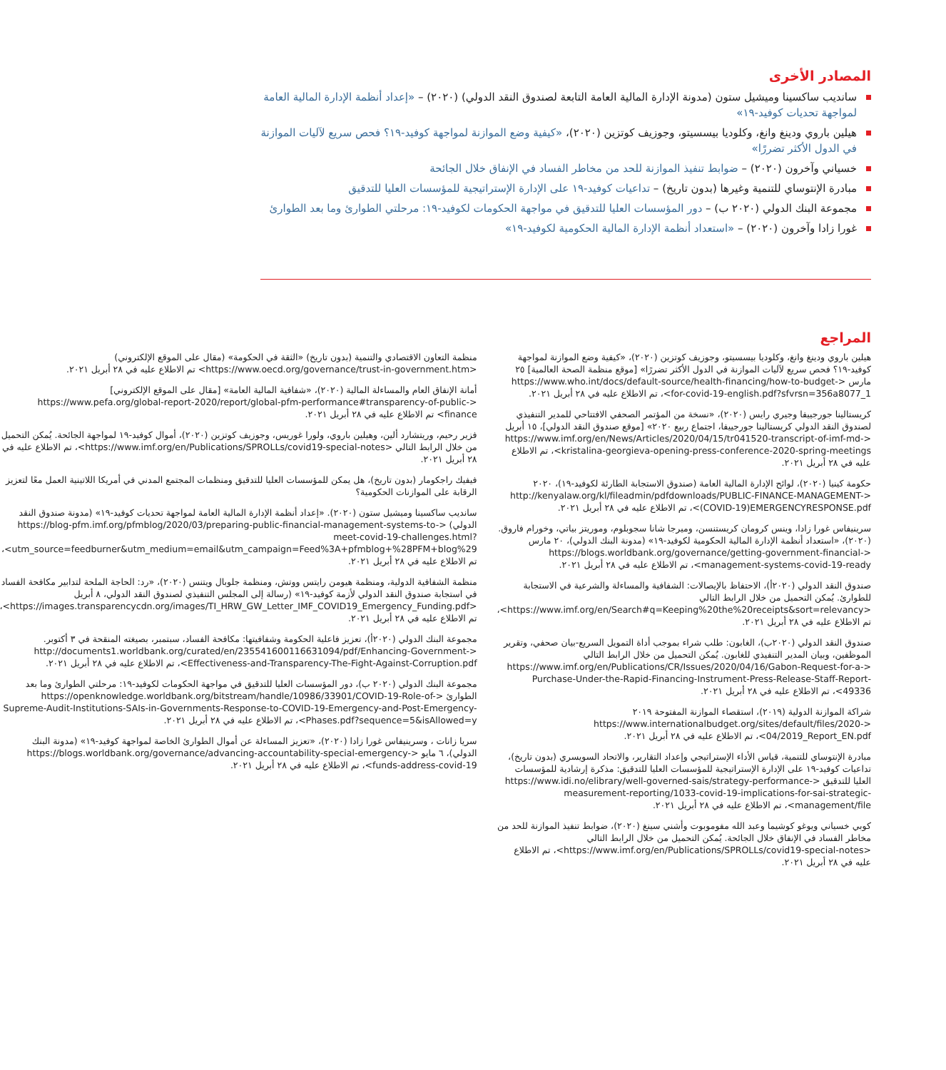المصادر الأخرى
سانديب ساكسينا وميشيل ستون (مدونة الإدارة المالية العامة التابعة لصندوق النقد الدولي) (٢٠٢٠) – «إعداد أنظمة الإدارة المالية العامة لمواجهة تحديات كوفيد-١٩»
هيلين باروي ودينغ وانغ، وكلوديا بيسسيتو، وجوزيف كوتزين (٢٠٢٠)، «كيفية وضع الموازنة لمواجهة كوفيد-١٩؟ فحص سريع لآليات الموازنة في الدول الأكثر تضررًا»
خسياني وآخرون (٢٠٢٠) – ضوابط تنفيذ الموازنة للحد من مخاطر الفساد في الإنفاق خلال الجائحة
مبادرة الإنتوساي للتنمية وغيرها (بدون تاريخ) – تداعيات كوفيد-١٩ على الإدارة الإستراتيجية للمؤسسات العليا للتدقيق
مجموعة البنك الدولي (٢٠٢٠ ب) – دور المؤسسات العليا للتدقيق في مواجهة الحكومات لكوفيد-١٩: مرحلتي الطوارئ وما بعد الطوارئ
غورا زادا وآخرون (٢٠٢٠) – «استعداد أنظمة الإدارة المالية الحكومية لكوفيد-١٩»
المراجع
هيلين باروي ودينغ وانغ، وكلوديا بيسسيتو، وجوزيف كوتزين (٢٠٢٠)، «كيفية وضع الموازنة لمواجهة كوفيد-١٩؟ فحص سريع لآليات الموازنة في الدول الأكثر تضررًا» [موقع منظمة الصحة العالمية] ٢٥ مارس <https://www.who.int/docs/default-source/health-financing/how-to-budget-for-covid-19-english.pdf?sfvrsn=356a8077_1>، تم الاطلاع عليه في ٢٨ أبريل ٢٠٢١.
كريستالينا جورجييفا وجيري رايس (٢٠٢٠)، «نسخة من المؤتمر الصحفي الافتتاحي للمدير التنفيذي لصندوق النقد الدولي كريستالينا جورجييفا، اجتماع ربيع ٢٠٢٠» [موقع صندوق النقد الدولي]، ١٥ أبريل <https://www.imf.org/en/News/Articles/2020/04/15/tr041520-transcript-of-imf-md-kristalina-georgieva-opening-press-conference-2020-spring-meetings>، تم الاطلاع عليه في ٢٨ أبريل ٢٠٢١.
حكومة كينيا (٢٠٢٠)، لوائح الإدارة المالية العامة (صندوق الاستجابة الطارئة لكوفيد-١٩)، ٢٠٢٠ <http://kenyalaw.org/kl/fileadmin/pdfdownloads/PUBLIC-FINANCE-MANAGEMENT-(COVID-19)EMERGENCYRESPONSE.pdf>، تم الاطلاع عليه في ٢٨ أبريل ٢٠٢١.
سرينيفاس غورا زادا، وينس كرومان كريستنسن، وميرجا شانا سجوبلوم، وموريتز بياتي، وخورام فاروق. (٢٠٢٠)، «استعداد أنظمة الإدارة المالية الحكومية لكوفيد-١٩» (مدونة البنك الدولي)، ٢٠ مارس <https://blogs.worldbank.org/governance/getting-government-financial-management-systems-covid-19-ready>، تم الاطلاع عليه في ٢٨ أبريل ٢٠٢١.
صندوق النقد الدولي (٢٠٢٠أ)، الاحتفاظ بالإيصالات: الشفافية والمساءلة والشرعية في الاستجابة للطوارئ. يُمكن التحميل من خلال الرابط التالي <https://www.imf.org/en/Search#q=Keeping%20the%20receipts&sort=relevancy>، تم الاطلاع عليه في ٢٨ أبريل ٢٠٢١.
صندوق النقد الدولي (٢٠٢٠ب)، الغابون: طلب شراء بموجب أداة التمويل السريع-بيان صحفي، وتقرير الموظفين، وبيان المدير التنفيذي للغابون. يُمكن التحميل من خلال الرابط التالي <https://www.imf.org/en/Publications/CR/Issues/2020/04/16/Gabon-Request-for-a-Purchase-Under-the-Rapid-Financing-Instrument-Press-Release-Staff-Report-49336>، تم الاطلاع عليه في ٢٨ أبريل ٢٠٢١.
شراكة الموازنة الدولية (٢٠١٩)، استقصاء الموازنة المفتوحة ٢٠١٩ <https://www.internationalbudget.org/sites/default/files/2020-04/2019_Report_EN.pdf>، تم الاطلاع عليه في ٢٨ أبريل ٢٠٢١.
مبادرة الإنتوساي للتنمية، قياس الأداء الإستراتيجي وإعداد التقارير، والاتحاد السويسري (بدون تاريخ)، تداعيات كوفيد-١٩ على الإدارة الإستراتيجية للمؤسسات العليا للتدقيق: مذكرة إرشادية للمؤسسات العليا للتدقيق <https://www.idi.no/elibrary/well-governed-sais/strategy-performance-measurement-reporting/1033-covid-19-implications-for-sai-strategic-management/file>، تم الاطلاع عليه في ٢٨ أبريل ٢٠٢١.
كوبي خسياني ويوغو كوشيما وعبد الله مفوموبوت وأشني سينغ (٢٠٢٠)، ضوابط تنفيذ الموازنة للحد من مخاطر الفساد في الإنفاق خلال الجائحة. يُمكن التحميل من خلال الرابط التالي <https://www.imf.org/en/Publications/SPROLLs/covid19-special-notes>، تم الاطلاع عليه في ٢٨ أبريل ٢٠٢١.
منظمة التعاون الاقتصادي والتنمية (بدون تاريخ) «الثقة في الحكومة» (مقال على الموقع الإلكتروني) <https://www.oecd.org/governance/trust-in-government.htm> تم الاطلاع عليه في ٢٨ أبريل ٢٠٢١.
أمانة الإنفاق العام والمساءلة المالية (٢٠٢٠)، «شفافية المالية العامة» [مقال على الموقع الإلكتروني] <https://www.pefa.org/global-report-2020/report/global-pfm-performance#transparency-of-public-finance> تم الاطلاع عليه في ٢٨ أبريل ٢٠٢١.
فزير رحيم، وريتشارد ألين، وهيلين باروي، ولورا غوريس، وجوزيف كوتزين (٢٠٢٠)، أموال كوفيد-١٩ لمواجهة الجائحة. يُمكن التحميل من خلال الرابط التالي <https://www.imf.org/en/Publications/SPROLLs/covid19-special-notes>، تم الاطلاع عليه في ٢٨ أبريل ٢٠٢١.
فيفيك راجكومار (بدون تاريخ)، هل يمكن للمؤسسات العليا للتدقيق ومنظمات المجتمع المدني في أمريكا اللاتينية العمل معًا لتعزيز الرقابة على الموازنات الحكومية؟
سانديب ساكسينا وميشيل ستون (٢٠٢٠). «إعداد أنظمة الإدارة المالية العامة لمواجهة تحديات كوفيد-١٩» (مدونة صندوق النقد الدولي) <https://blog-pfm.imf.org/pfmblog/2020/03/preparing-public-financial-management-systems-to-meet-covid-19-challenges.html?utm_source=feedburner&utm_medium=email&utm_campaign=Feed%3A+pfmblog+%28PFM+blog%29>، تم الاطلاع عليه في ٢٨ أبريل ٢٠٢١.
منظمة الشفافية الدولية، ومنظمة هيومن رايتس ووتش، ومنظمة جلوبال ويتنس (٢٠٢٠)، «رد: الحاجة الملحة لتدابير مكافحة الفساد في استجابة صندوق النقد الدولي لأزمة كوفيد-١٩» (رسالة إلى المجلس التنفيذي لصندوق النقد الدولي، ٨ أبريل <https://images.transparencycdn.org/images/TI_HRW_GW_Letter_IMF_COVID19_Emergency_Funding.pdf>، تم الاطلاع عليه في ٢٨ أبريل ٢٠٢١.
مجموعة البنك الدولي (٢٠٢٠أ)، تعزيز فاعلية الحكومة وشفافيتها: مكافحة الفساد، سبتمبر، بصيغته المنقحة في ٣ أكتوبر. <http://documents1.worldbank.org/curated/en/235541600116631094/pdf/Enhancing-Government-Effectiveness-and-Transparency-The-Fight-Against-Corruption.pdf>، تم الاطلاع عليه في ٢٨ أبريل ٢٠٢١.
مجموعة البنك الدولي (٢٠٢٠ ب)، دور المؤسسات العليا للتدقيق في مواجهة الحكومات لكوفيد-١٩: مرحلتي الطوارئ وما بعد الطوارئ <https://openknowledge.worldbank.org/bitstream/handle/10986/33901/COVID-19-Role-of-Supreme-Audit-Institutions-SAIs-in-Governments-Response-to-COVID-19-Emergency-and-Post-Emergency-Phases.pdf?sequence=5&isAllowed=y>، تم الاطلاع عليه في ٢٨ أبريل ٢٠٢١.
سريا زانات ، وسرينيفاس غورا زادا (٢٠٢٠)، «تعزيز المساءلة عن أموال الطوارئ الخاصة لمواجهة كوفيد-١٩» (مدونة البنك الدولي)، ٦ مايو <https://blogs.worldbank.org/governance/advancing-accountability-special-emergency-funds-address-covid-19>، تم الاطلاع عليه في ٢٨ أبريل ٢٠٢١.